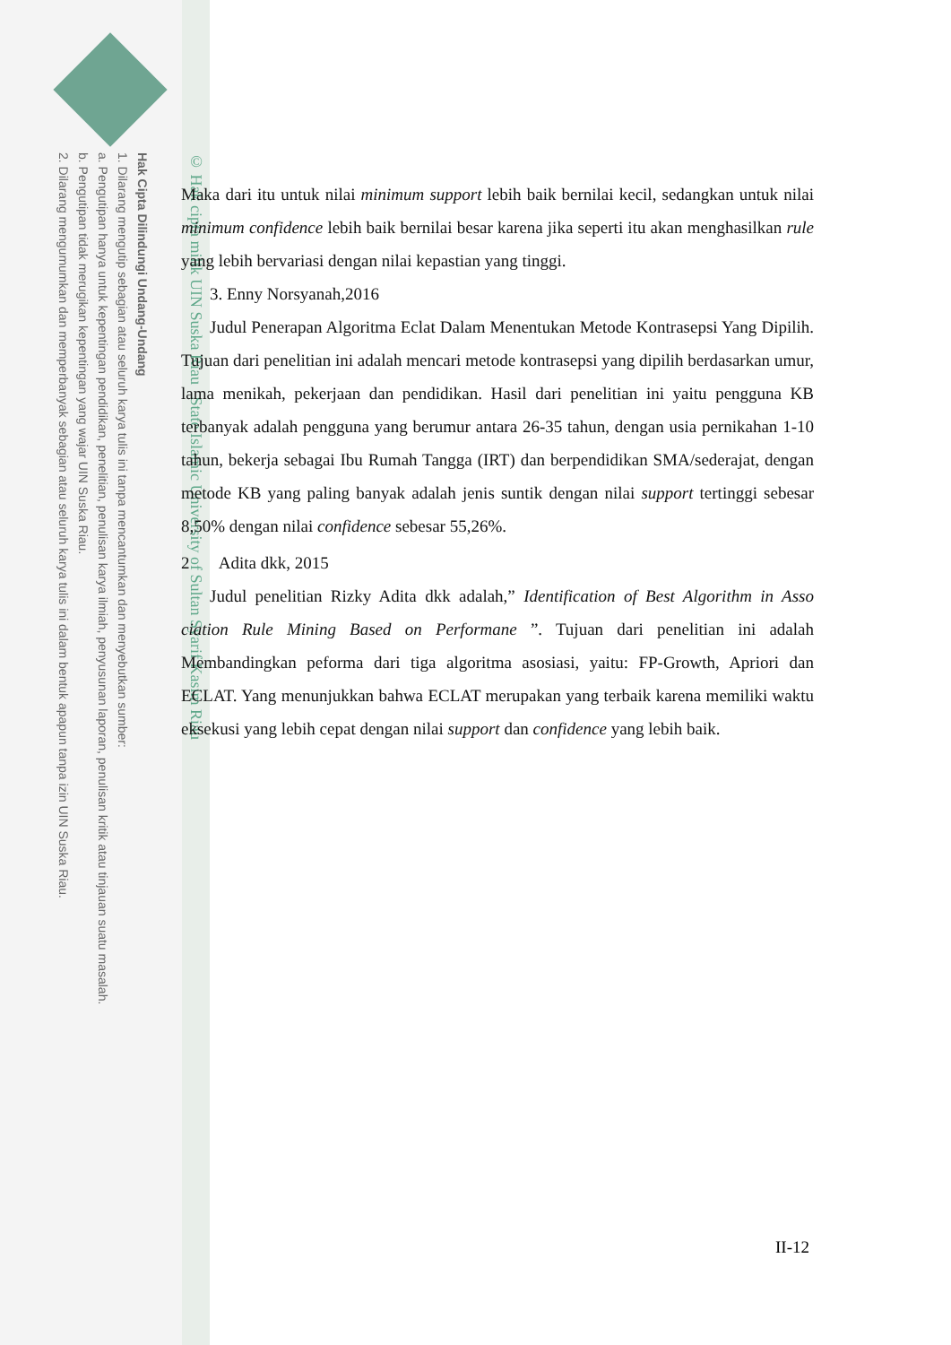Hak Cipta Dilindungi Undang-Undang
1. Dilarang mengutip sebagian atau seluruh karya tulis ini tanpa mencantumkan dan menyebutkan sumber:
a. Pengutipan hanya untuk kepentingan pendidikan, penelitian, penulisan karya ilmiah, penyusunan laporan, penulisan kritik atau tinjauan suatu masalah.
b. Pengutipan tidak merugikan kepentingan yang wajar UIN Suska Riau.
2. Dilarang mengumumkan dan memperbanyak sebagian atau seluruh karya tulis ini dalam bentuk apapun tanpa izin UIN Suska Riau.
© Hak cipta milik UIN Suska Riau State Islamic University of Sultan Syarif Kasim Riau
Maka dari itu untuk nilai minimum support lebih baik bernilai kecil, sedangkan untuk nilai minimum confidence lebih baik bernilai besar karena jika seperti itu akan menghasilkan rule yang lebih bervariasi dengan nilai kepastian yang tinggi.
3. Enny Norsyanah,2016
Judul Penerapan Algoritma Eclat Dalam Menentukan Metode Kontrasepsi Yang Dipilih. Tujuan dari penelitian ini adalah mencari metode kontrasepsi yang dipilih berdasarkan umur, lama menikah, pekerjaan dan pendidikan. Hasil dari penelitian ini yaitu pengguna KB terbanyak adalah pengguna yang berumur antara 26-35 tahun, dengan usia pernikahan 1-10 tahun, bekerja sebagai Ibu Rumah Tangga (IRT) dan berpendidikan SMA/sederajat, dengan metode KB yang paling banyak adalah jenis suntik dengan nilai support tertinggi sebesar 8,50% dengan nilai confidence sebesar 55,26%.
2 Adita dkk, 2015
Judul penelitian Rizky Adita dkk adalah,” Identification of Best Algorithm in Asso ciation Rule Mining Based on Performane ”. Tujuan dari penelitian ini adalah Membandingkan peforma dari tiga algoritma asosiasi, yaitu: FP-Growth, Apriori dan ECLAT. Yang menunjukkan bahwa ECLAT merupakan yang terbaik karena memiliki waktu eksekusi yang lebih cepat dengan nilai support dan confidence yang lebih baik.
II-12